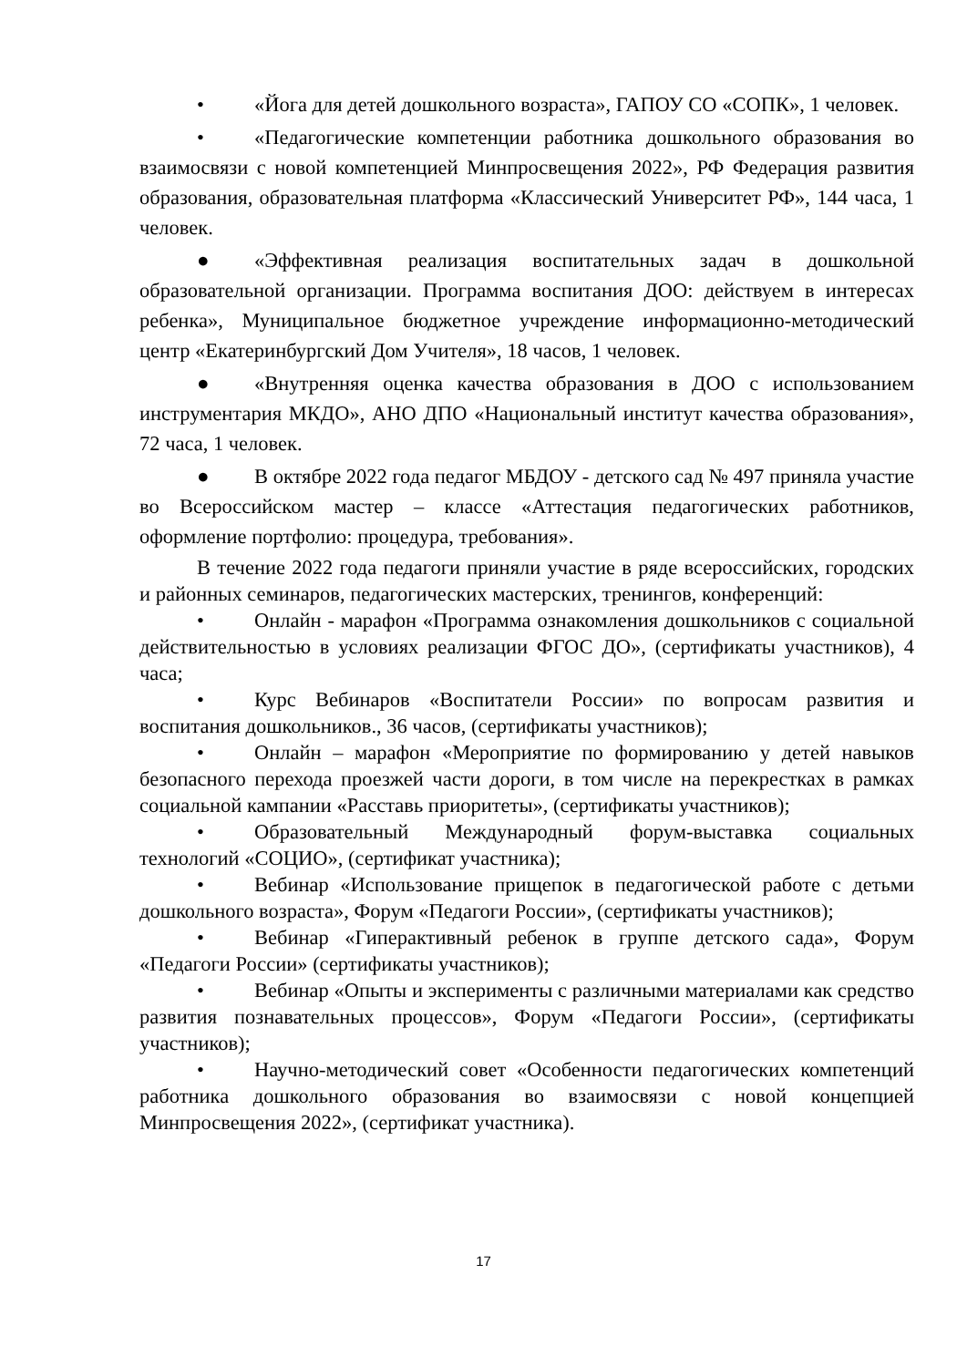• «Йога для детей дошкольного возраста», ГАПОУ СО «СОПК», 1 человек.
• «Педагогические компетенции работника дошкольного образования во взаимосвязи с новой компетенцией Минпросвещения 2022», РФ Федерация развития образования, образовательная платформа «Классический Университет РФ», 144 часа, 1 человек.
● «Эффективная реализация воспитательных задач в дошкольной образовательной организации. Программа воспитания ДОО: действуем в интересах ребенка», Муниципальное бюджетное учреждение информационно-методический центр «Екатеринбургский Дом Учителя», 18 часов, 1 человек.
● «Внутренняя оценка качества образования в ДОО с использованием инструментария МКДО», АНО ДПО «Национальный институт качества образования», 72 часа, 1 человек.
● В октябре 2022 года педагог МБДОУ - детского сад № 497 приняла участие во Всероссийском мастер – классе «Аттестация педагогических работников, оформление портфолио: процедура, требования».
В течение 2022 года педагоги приняли участие в ряде всероссийских, городских и районных семинаров, педагогических мастерских, тренингов, конференций:
• Онлайн - марафон «Программа ознакомления дошкольников с социальной действительностью в условиях реализации ФГОС ДО», (сертификаты участников), 4 часа;
• Курс Вебинаров «Воспитатели России» по вопросам развития и воспитания дошкольников., 36 часов, (сертификаты участников);
• Онлайн – марафон «Мероприятие по формированию у детей навыков безопасного перехода проезжей части дороги, в том числе на перекрестках в рамках социальной кампании «Расставь приоритеты», (сертификаты участников);
• Образовательный Международный форум-выставка социальных технологий «СОЦИО», (сертификат участника);
• Вебинар «Использование прищепок в педагогической работе с детьми дошкольного возраста», Форум «Педагоги России», (сертификаты участников);
• Вебинар «Гиперактивный ребенок в группе детского сада», Форум «Педагоги России» (сертификаты участников);
• Вебинар «Опыты и эксперименты с различными материалами как средство развития познавательных процессов», Форум «Педагоги России», (сертификаты участников);
• Научно-методический совет «Особенности педагогических компетенций работника дошкольного образования во взаимосвязи с новой концепцией Минпросвещения 2022», (сертификат участника).
17